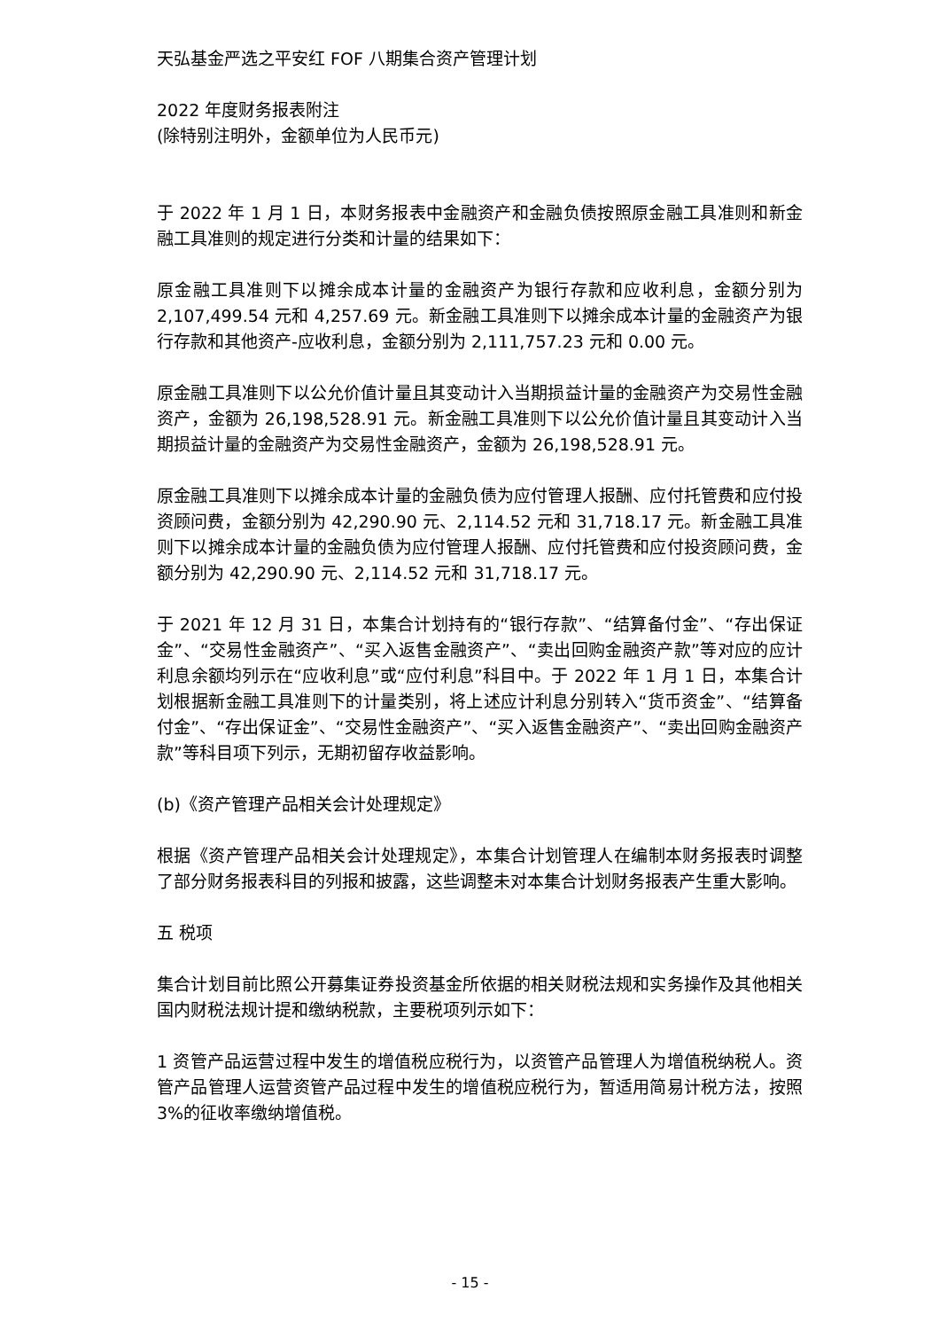天弘基金严选之平安红 FOF 八期集合资产管理计划
2022 年度财务报表附注
(除特别注明外，金额单位为人民币元)
于 2022 年 1 月 1 日，本财务报表中金融资产和金融负债按照原金融工具准则和新金融工具准则的规定进行分类和计量的结果如下：
原金融工具准则下以摊余成本计量的金融资产为银行存款和应收利息，金额分别为 2,107,499.54 元和 4,257.69 元。新金融工具准则下以摊余成本计量的金融资产为银行存款和其他资产-应收利息，金额分别为 2,111,757.23 元和 0.00 元。
原金融工具准则下以公允价值计量且其变动计入当期损益计量的金融资产为交易性金融资产，金额为 26,198,528.91 元。新金融工具准则下以公允价值计量且其变动计入当期损益计量的金融资产为交易性金融资产，金额为 26,198,528.91 元。
原金融工具准则下以摊余成本计量的金融负债为应付管理人报酬、应付托管费和应付投资顾问费，金额分别为 42,290.90 元、2,114.52 元和 31,718.17 元。新金融工具准则下以摊余成本计量的金融负债为应付管理人报酬、应付托管费和应付投资顾问费，金额分别为 42,290.90 元、2,114.52 元和 31,718.17 元。
于 2021 年 12 月 31 日，本集合计划持有的“银行存款”、“结算备付金”、“存出保证金”、“交易性金融资产”、“买入返售金融资产”、“卖出回购金融资产款”等对应的应计利息余额均列示在“应收利息”或“应付利息”科目中。于 2022 年 1 月 1 日，本集合计划根据新金融工具准则下的计量类别，将上述应计利息分别转入“货币资金”、“结算备付金”、“存出保证金”、“交易性金融资产”、“买入返售金融资产”、“卖出回购金融资产款”等科目项下列示，无期初留存收益影响。
(b)《资产管理产品相关会计处理规定》
根据《资产管理产品相关会计处理规定》，本集合计划管理人在编制本财务报表时调整了部分财务报表科目的列报和披露，这些调整未对本集合计划财务报表产生重大影响。
五 税项
集合计划目前比照公开募集证券投资基金所依据的相关财税法规和实务操作及其他相关国内财税法规计提和缴纳税款，主要税项列示如下：
1 资管产品运营过程中发生的增值税应税行为，以资管产品管理人为增值税纳税人。资管产品管理人运营资管产品过程中发生的增值税应税行为，暂适用简易计税方法，按照 3%的征收率缴纳增值税。
- 15 -